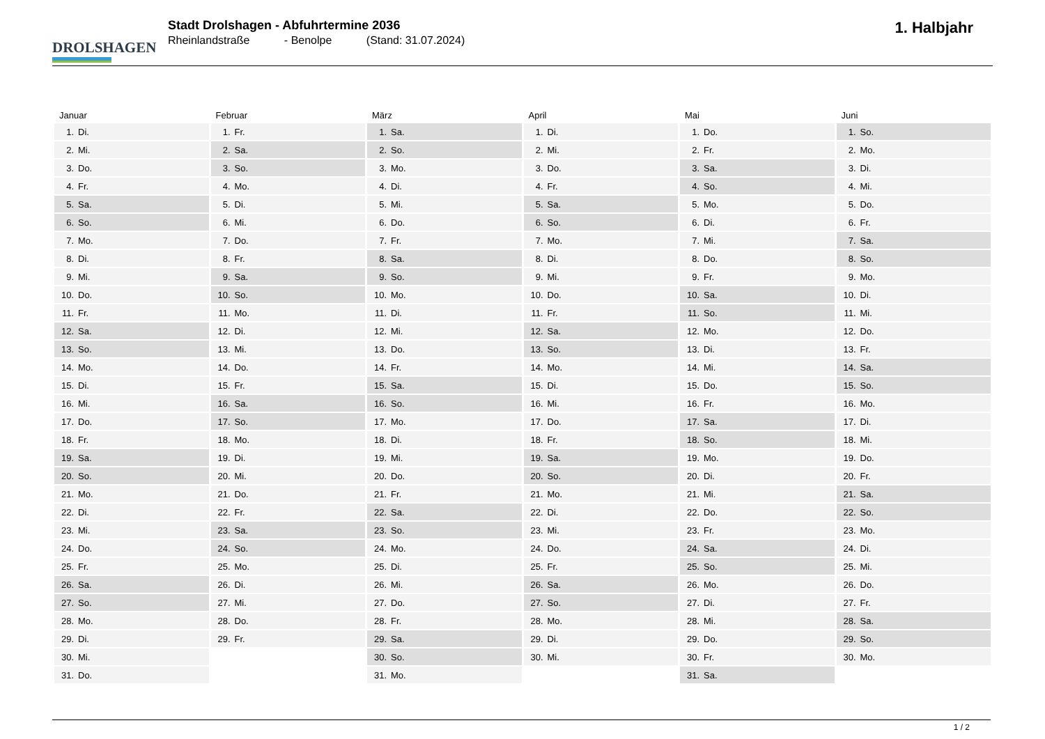DROLSHAGEN
Stadt Drolshagen - Abfuhrtermine 2036
Rheinlandstraße - Benolpe (Stand: 31.07.2024)
1. Halbjahr
| Januar | | Februar | | März | | April | | Mai | | Juni | |
| --- | --- | --- | --- | --- | --- | --- | --- | --- | --- | --- | --- |
| 1. | Di. | 1. | Fr. | 1. | Sa. | 1. | Di. | 1. | Do. | 1. | So. |
| 2. | Mi. | 2. | Sa. | 2. | So. | 2. | Mi. | 2. | Fr. | 2. | Mo. |
| 3. | Do. | 3. | So. | 3. | Mo. | 3. | Do. | 3. | Sa. | 3. | Di. |
| 4. | Fr. | 4. | Mo. | 4. | Di. | 4. | Fr. | 4. | So. | 4. | Mi. |
| 5. | Sa. | 5. | Di. | 5. | Mi. | 5. | Sa. | 5. | Mo. | 5. | Do. |
| 6. | So. | 6. | Mi. | 6. | Do. | 6. | So. | 6. | Di. | 6. | Fr. |
| 7. | Mo. | 7. | Do. | 7. | Fr. | 7. | Mo. | 7. | Mi. | 7. | Sa. |
| 8. | Di. | 8. | Fr. | 8. | Sa. | 8. | Di. | 8. | Do. | 8. | So. |
| 9. | Mi. | 9. | Sa. | 9. | So. | 9. | Mi. | 9. | Fr. | 9. | Mo. |
| 10. | Do. | 10. | So. | 10. | Mo. | 10. | Do. | 10. | Sa. | 10. | Di. |
| 11. | Fr. | 11. | Mo. | 11. | Di. | 11. | Fr. | 11. | So. | 11. | Mi. |
| 12. | Sa. | 12. | Di. | 12. | Mi. | 12. | Sa. | 12. | Mo. | 12. | Do. |
| 13. | So. | 13. | Mi. | 13. | Do. | 13. | So. | 13. | Di. | 13. | Fr. |
| 14. | Mo. | 14. | Do. | 14. | Fr. | 14. | Mo. | 14. | Mi. | 14. | Sa. |
| 15. | Di. | 15. | Fr. | 15. | Sa. | 15. | Di. | 15. | Do. | 15. | So. |
| 16. | Mi. | 16. | Sa. | 16. | So. | 16. | Mi. | 16. | Fr. | 16. | Mo. |
| 17. | Do. | 17. | So. | 17. | Mo. | 17. | Do. | 17. | Sa. | 17. | Di. |
| 18. | Fr. | 18. | Mo. | 18. | Di. | 18. | Fr. | 18. | So. | 18. | Mi. |
| 19. | Sa. | 19. | Di. | 19. | Mi. | 19. | Sa. | 19. | Mo. | 19. | Do. |
| 20. | So. | 20. | Mi. | 20. | Do. | 20. | So. | 20. | Di. | 20. | Fr. |
| 21. | Mo. | 21. | Do. | 21. | Fr. | 21. | Mo. | 21. | Mi. | 21. | Sa. |
| 22. | Di. | 22. | Fr. | 22. | Sa. | 22. | Di. | 22. | Do. | 22. | So. |
| 23. | Mi. | 23. | Sa. | 23. | So. | 23. | Mi. | 23. | Fr. | 23. | Mo. |
| 24. | Do. | 24. | So. | 24. | Mo. | 24. | Do. | 24. | Sa. | 24. | Di. |
| 25. | Fr. | 25. | Mo. | 25. | Di. | 25. | Fr. | 25. | So. | 25. | Mi. |
| 26. | Sa. | 26. | Di. | 26. | Mi. | 26. | Sa. | 26. | Mo. | 26. | Do. |
| 27. | So. | 27. | Mi. | 27. | Do. | 27. | So. | 27. | Di. | 27. | Fr. |
| 28. | Mo. | 28. | Do. | 28. | Fr. | 28. | Mo. | 28. | Mi. | 28. | Sa. |
| 29. | Di. | 29. | Fr. | 29. | Sa. | 29. | Di. | 29. | Do. | 29. | So. |
| 30. | Mi. | | | 30. | So. | 30. | Mi. | 30. | Fr. | 30. | Mo. |
| 31. | Do. | | | 31. | Mo. | | | 31. | Sa. | | |
1 / 2